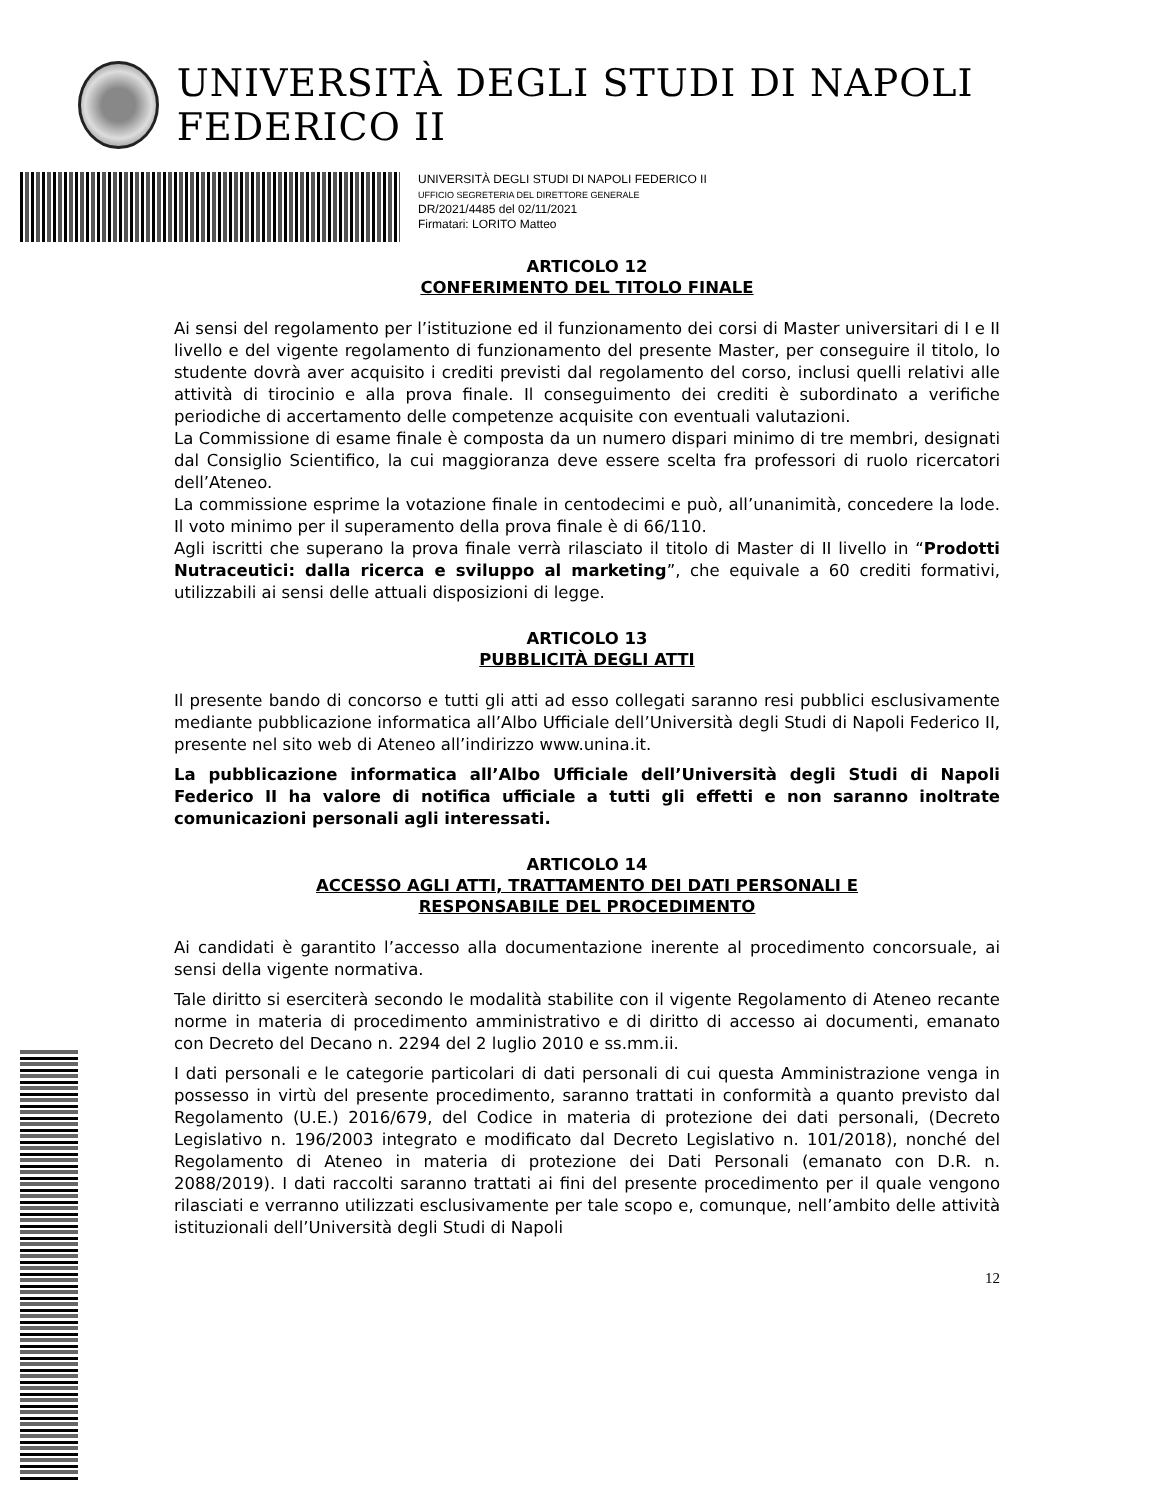UNIVERSITÀ DEGLI STUDI DI NAPOLI FEDERICO II
UNIVERSITÀ DEGLI STUDI DI NAPOLI FEDERICO II
UFFICIO SEGRETERIA DEL DIRETTORE GENERALE
DR/2021/4485 del 02/11/2021
Firmatari: LORITO Matteo
ARTICOLO 12
CONFERIMENTO DEL TITOLO FINALE
Ai sensi del regolamento per l’istituzione ed il funzionamento dei corsi di Master universitari di I e II livello e del vigente regolamento di funzionamento del presente Master, per conseguire il titolo, lo studente dovrà aver acquisito i crediti previsti dal regolamento del corso, inclusi quelli relativi alle attività di tirocinio e alla prova finale. Il conseguimento dei crediti è subordinato a verifiche periodiche di accertamento delle competenze acquisite con eventuali valutazioni.
La Commissione di esame finale è composta da un numero dispari minimo di tre membri, designati dal Consiglio Scientifico, la cui maggioranza deve essere scelta fra professori di ruolo ricercatori dell’Ateneo.
La commissione esprime la votazione finale in centodecimi e può, all’unanimità, concedere la lode. Il voto minimo per il superamento della prova finale è di 66/110.
Agli iscritti che superano la prova finale verrà rilasciato il titolo di Master di II livello in “Prodotti Nutraceutici: dalla ricerca e sviluppo al marketing”, che equivale a 60 crediti formativi, utilizzabili ai sensi delle attuali disposizioni di legge.
ARTICOLO 13
PUBBLICITÀ DEGLI ATTI
Il presente bando di concorso e tutti gli atti ad esso collegati saranno resi pubblici esclusivamente mediante pubblicazione informatica all’Albo Ufficiale dell’Università degli Studi di Napoli Federico II, presente nel sito web di Ateneo all’indirizzo www.unina.it.
La pubblicazione informatica all’Albo Ufficiale dell’Università degli Studi di Napoli Federico II ha valore di notifica ufficiale a tutti gli effetti e non saranno inoltrate comunicazioni personali agli interessati.
ARTICOLO 14
ACCESSO AGLI ATTI, TRATTAMENTO DEI DATI PERSONALI E
RESPONSABILE DEL PROCEDIMENTO
Ai candidati è garantito l’accesso alla documentazione inerente al procedimento concorsuale, ai sensi della vigente normativa.
Tale diritto si eserciterà secondo le modalità stabilite con il vigente Regolamento di Ateneo recante norme in materia di procedimento amministrativo e di diritto di accesso ai documenti, emanato con Decreto del Decano n. 2294 del 2 luglio 2010 e ss.mm.ii.
I dati personali e le categorie particolari di dati personali di cui questa Amministrazione venga in possesso in virtù del presente procedimento, saranno trattati in conformità a quanto previsto dal Regolamento (U.E.) 2016/679, del Codice in materia di protezione dei dati personali, (Decreto Legislativo n. 196/2003 integrato e modificato dal Decreto Legislativo n. 101/2018), nonché del Regolamento di Ateneo in materia di protezione dei Dati Personali (emanato con D.R. n. 2088/2019). I dati raccolti saranno trattati ai fini del presente procedimento per il quale vengono rilasciati e verranno utilizzati esclusivamente per tale scopo e, comunque, nell’ambito delle attività istituzionali dell’Università degli Studi di Napoli
12